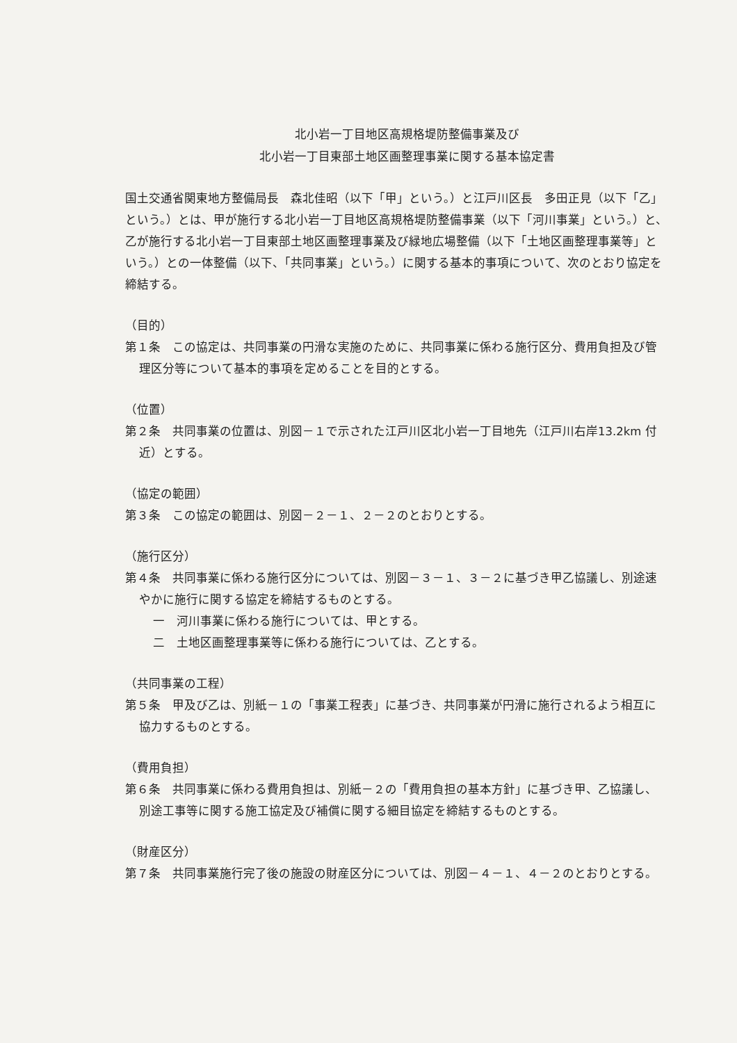北小岩一丁目地区高規格堤防整備事業及び
北小岩一丁目東部土地区画整理事業に関する基本協定書
国土交通省関東地方整備局長　森北佳昭（以下「甲」という。）と江戸川区長　多田正見（以下「乙」という。）とは、甲が施行する北小岩一丁目地区高規格堤防整備事業（以下「河川事業」という。）と、乙が施行する北小岩一丁目東部土地区画整理事業及び緑地広場整備（以下「土地区画整理事業等」という。）との一体整備（以下、「共同事業」という。）に関する基本的事項について、次のとおり協定を締結する。
（目的）
第１条　この協定は、共同事業の円滑な実施のために、共同事業に係わる施行区分、費用負担及び管理区分等について基本的事項を定めることを目的とする。
（位置）
第２条　共同事業の位置は、別図－１で示された江戸川区北小岩一丁目地先（江戸川右岸13.2km 付近）とする。
（協定の範囲）
第３条　この協定の範囲は、別図－２－１、２－２のとおりとする。
（施行区分）
第４条　共同事業に係わる施行区分については、別図－３－１、３－２に基づき甲乙協議し、別途速やかに施行に関する協定を締結するものとする。
一　河川事業に係わる施行については、甲とする。
二　土地区画整理事業等に係わる施行については、乙とする。
（共同事業の工程）
第５条　甲及び乙は、別紙－１の「事業工程表」に基づき、共同事業が円滑に施行されるよう相互に協力するものとする。
（費用負担）
第６条　共同事業に係わる費用負担は、別紙－２の「費用負担の基本方針」に基づき甲、乙協議し、別途工事等に関する施工協定及び補償に関する細目協定を締結するものとする。
（財産区分）
第７条　共同事業施行完了後の施設の財産区分については、別図－４－１、４－２のとおりとする。